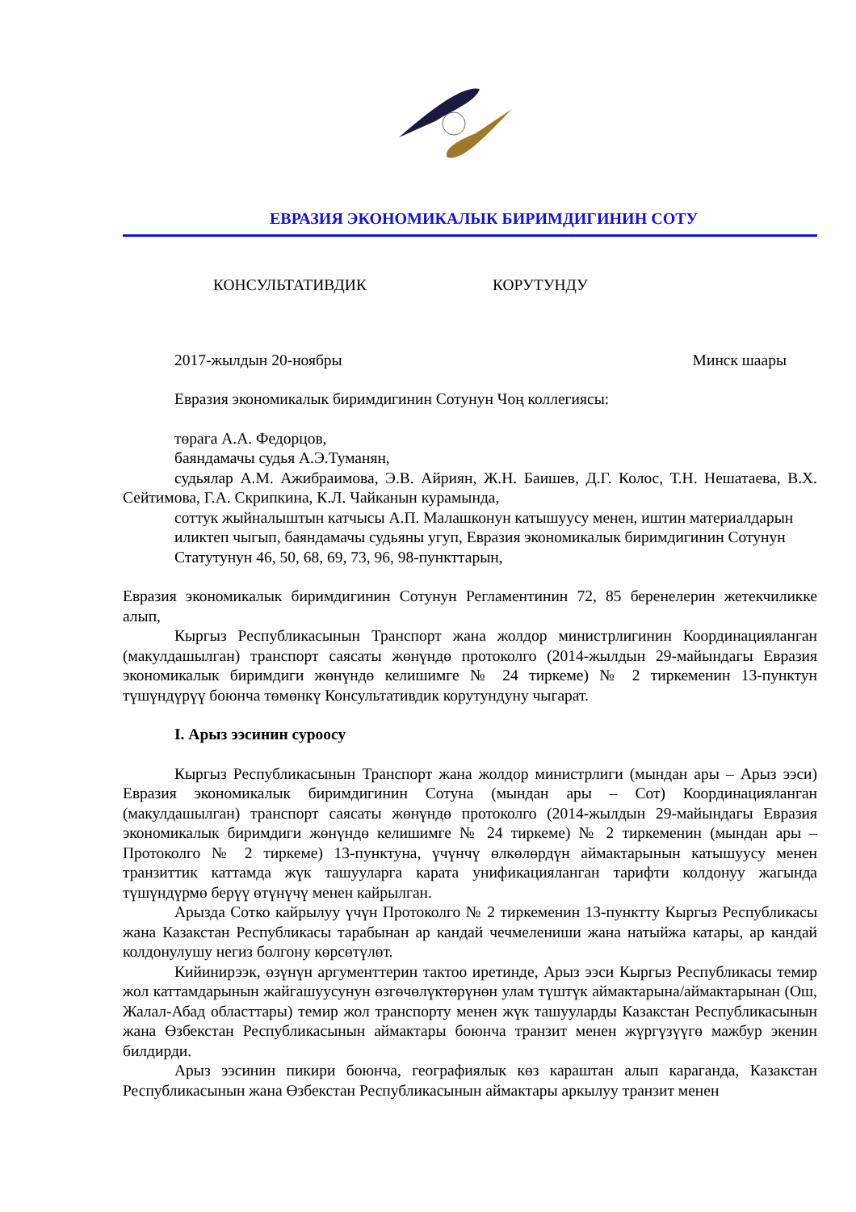ЕВРАЗИЯ ЭКОНОМИКАЛЫК БИРИМДИГИНИН СОТУ
КОНСУЛЬТАТИВДИК КОРУТУНДУ
2017-жылдын 20-ноябры Минск шаары
Евразия экономикалык биримдигинин Сотунун Чоң коллегиясы:
төрага А.А. Федорцов,
баяндамачы судья А.Э.Туманян,
судьялар А.М. Ажибраимова, Э.В. Айриян, Ж.Н. Баишев, Д.Г. Колос, Т.Н. Нешатаева, В.Х. Сейтимова, Г.А. Скрипкина, К.Л. Чайканын курамында,
соттук жыйналыштын катчысы А.П. Малашконун катышуусу менен, иштин материалдарын иликтеп чыгып, баяндамачы судьяны угуп, Евразия экономикалык биримдигинин Сотунун Статутунун 46, 50, 68, 69, 73, 96, 98-пункттарын,
Евразия экономикалык биримдигинин Сотунун Регламентинин 72, 85 беренелерин жетекчиликке алып,
Кыргыз Республикасынын Транспорт жана жолдор министрлигинин Координацияланган (макулдашылган) транспорт саясаты жөнүндө протоколго (2014-жылдын 29-майындагы Евразия экономикалык биримдиги жөнүндө келишимге № 24 тиркеме) № 2 тиркеменин 13-пунктун түшүндүрүү боюнча төмөнкү Консультативдик корутундуну чыгарат.
I. Арыз ээсинин суроосу
Кыргыз Республикасынын Транспорт жана жолдор министрлиги (мындан ары – Арыз ээси) Евразия экономикалык биримдигинин Сотуна (мындан ары – Сот) Координацияланган (макулдашылган) транспорт саясаты жөнүндө протоколго (2014-жылдын 29-майындагы Евразия экономикалык биримдиги жөнүндө келишимге № 24 тиркеме) № 2 тиркеменин (мындан ары – Протоколго № 2 тиркеме) 13-пунктуна, үчүнчү өлкөлөрдүн аймактарынын катышуусу менен транзиттик каттамда жүк ташууларга карата унификацияланган тарифти колдонуу жагында түшүндүрмө берүү өтүнүчү менен кайрылган.
Арызда Сотко кайрылуу үчүн Протоколго № 2 тиркеменин 13-пунктту Кыргыз Республикасы жана Казакстан Республикасы тарабынан ар кандай чечмелениши жана натыйжа катары, ар кандай колдонулушу негиз болгону көрсөтүлөт.
Кийинирээк, өзүнүн аргументтерин тактоо иретинде, Арыз ээси Кыргыз Республикасы темир жол каттамдарынын жайгашуусунун өзгөчөлүктөрүнөн улам түштүк аймактарына/аймактарынан (Ош, Жалал-Абад областтары) темир жол транспорту менен жүк ташууларды Казакстан Республикасынын жана Өзбекстан Республикасынын аймактары боюнча транзит менен жүргүзүүгө мажбур экенин билдирди.
Арыз ээсинин пикири боюнча, географиялык көз караштан алып караганда, Казакстан Республикасынын жана Өзбекстан Республикасынын аймактары аркылуу транзит менен